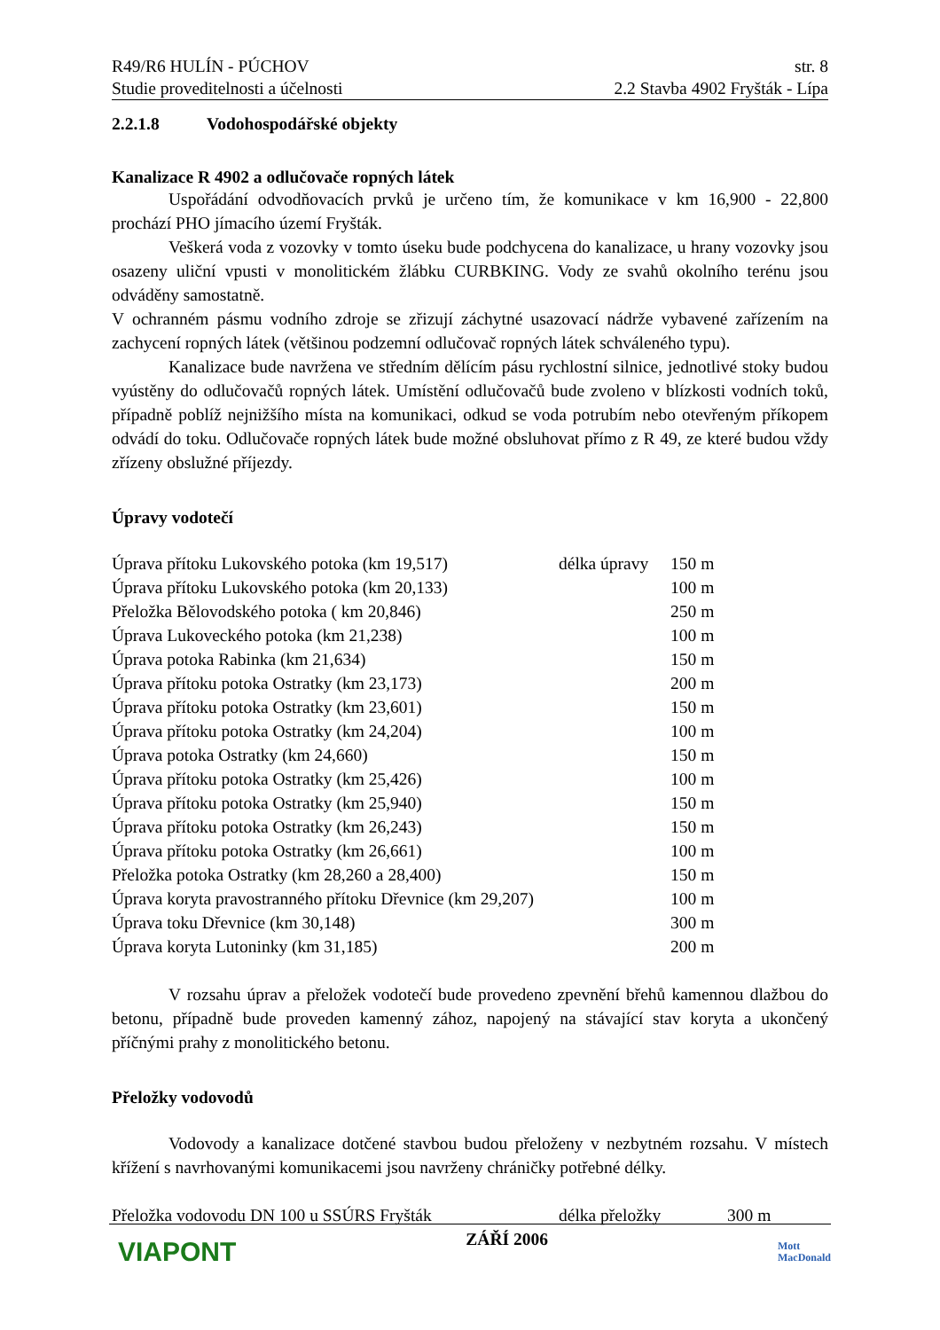R49/R6 HULÍN - PÚCHOV str. 8
Studie proveditelnosti a účelnosti 2.2 Stavba 4902 Fryšták - Lípa
2.2.1.8 Vodohospodářské objekty
Kanalizace R 4902 a odlučovače ropných látek
Uspořádání odvodňovacích prvků je určeno tím, že komunikace v km 16,900 - 22,800 prochází PHO jímacího území Fryšták.
Veškerá voda z vozovky v tomto úseku bude podchycena do kanalizace, u hrany vozovky jsou osazeny uliční vpusti v monolitickém žlábku CURBKING. Vody ze svahů okolního terénu jsou odváděny samostatně.
V ochranném pásmu vodního zdroje se zřizují záchytné usazovací nádrže vybavené zařízením na zachycení ropných látek (většinou podzemní odlučovač ropných látek schváleného typu).
Kanalizace bude navržena ve středním dělícím pásu rychlostní silnice, jednotlivé stoky budou vyústěny do odlučovačů ropných látek. Umístění odlučovačů bude zvoleno v blízkosti vodních toků, případně poblíž nejnižšího místa na komunikaci, odkud se voda potrubím nebo otevřeným příkopem odvádí do toku. Odlučovače ropných látek bude možné obsluhovat přímo z R 49, ze které budou vždy zřízeny obslužné příjezdy.
Úpravy vodotečí
| Úprava přítoku Lukovského potoka (km 19,517) | délka úpravy | 150 m |
| Úprava přítoku Lukovského potoka (km 20,133) | | 100 m |
| Přeložka Bělovodského potoka ( km 20,846) | | 250 m |
| Úprava Lukoveckého potoka (km 21,238) | | 100 m |
| Úprava potoka Rabinka (km 21,634) | | 150 m |
| Úprava přítoku potoka Ostratky (km 23,173) | | 200 m |
| Úprava přítoku potoka Ostratky (km 23,601) | | 150 m |
| Úprava přítoku potoka Ostratky (km 24,204) | | 100 m |
| Úprava potoka Ostratky (km 24,660) | | 150 m |
| Úprava přítoku potoka Ostratky (km 25,426) | | 100 m |
| Úprava přítoku potoka Ostratky (km 25,940) | | 150 m |
| Úprava přítoku potoka Ostratky (km 26,243) | | 150 m |
| Úprava přítoku potoka Ostratky (km 26,661) | | 100 m |
| Přeložka potoka Ostratky (km 28,260 a 28,400) | | 150 m |
| Úprava koryta pravostranného přítoku Dřevnice (km 29,207) | | 100 m |
| Úprava toku Dřevnice (km 30,148) | | 300 m |
| Úprava koryta Lutoninky (km 31,185) | | 200 m |
V rozsahu úprav a přeložek vodotečí bude provedeno zpevnění břehů kamennou dlažbou do betonu, případně bude proveden kamenný zához, napojený na stávající stav koryta a ukončený příčnými prahy z monolitického betonu.
Přeložky vodovodů
Vodovody a kanalizace dotčené stavbou budou přeloženy v nezbytném rozsahu. V místech křížení s navrhovanými komunikacemi jsou navrženy chráničky potřebné délky.
| Přeložka vodovodu DN 100 u SSÚRS Fryšták | délka přeložky | 300 m |
VIAPONT
ZÁŘÍ 2006
Mott
MacDonald